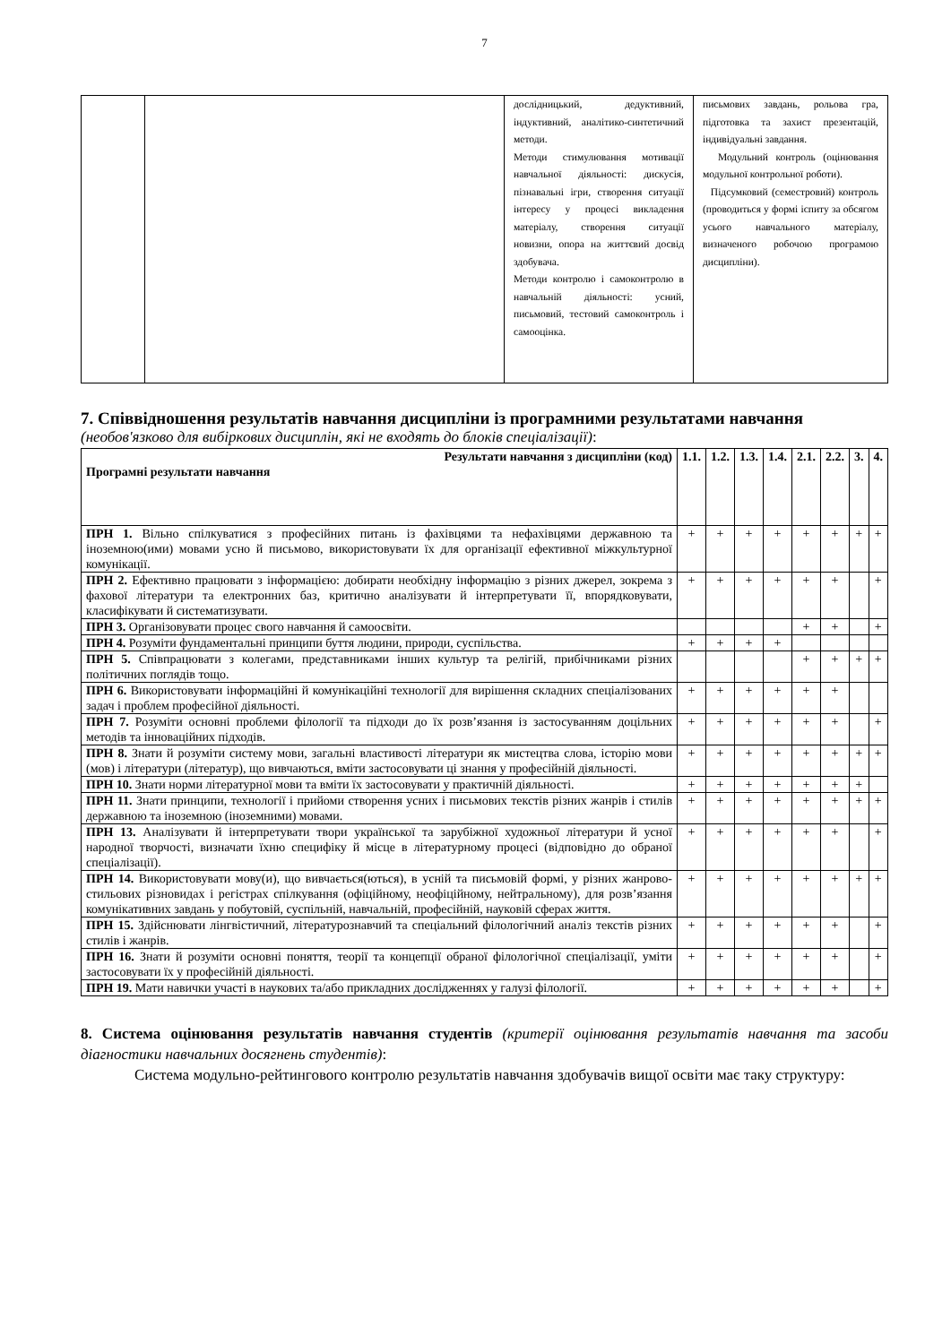7
| | | дослідницький, дедуктивний, індуктивний, аналітико-синтетичний методи. Методи стимулювання мотивації навчальної діяльності: дискусія, пізнавальні ігри, створення ситуації інтересу у процесі викладення матеріалу, створення ситуації новизни, опора на життєвий досвід здобувача. Методи контролю і самоконтролю в навчальній діяльності: усний, письмовий, тестовий самоконтроль і самооцінка. | письмових завдань, рольова гра, підготовка та захист презентацій, індивідуальні завдання. Модульний контроль (оцінювання модульної контрольної роботи). Підсумковий (семестровий) контроль (проводиться у формі іспиту за обсягом усього навчального матеріалу, визначеного робочою програмою дисципліни). |
7. Співвідношення результатів навчання дисципліни із програмними результатами навчання
(необов'язково для вибіркових дисциплін, які не входять до блоків спеціалізації):
| Результати навчання з дисципліни (код) Програмні результати навчання | 1.1. | 1.2. | 1.3. | 1.4. | 2.1. | 2.2. | 3. | 4. |
| --- | --- | --- | --- | --- | --- | --- | --- | --- |
| ПРН 1. Вільно спілкуватися з професійних питань із фахівцями та нефахівцями державною та іноземною(ими) мовами усно й письмово, використовувати їх для організації ефективної міжкультурної комунікації. | + | + | + | + | + | + | + | + |
| ПРН 2. Ефективно працювати з інформацією: добирати необхідну інформацію з різних джерел, зокрема з фахової літератури та електронних баз, критично аналізувати й інтерпретувати її, впорядковувати, класифікувати й систематизувати. | + | + | + | + | + | + | | + |
| ПРН 3. Організовувати процес свого навчання й самоосвіти. | | | | | + | + | | + |
| ПРН 4. Розуміти фундаментальні принципи буття людини, природи, суспільства. | + | + | + | + | | | | |
| ПРН 5. Співпрацювати з колегами, представниками інших культур та релігій, прибічниками різних політичних поглядів тощо. | | | | | + | + | + | + |
| ПРН 6. Використовувати інформаційні й комунікаційні технології для вирішення складних спеціалізованих задач і проблем професійної діяльності. | + | + | + | + | + | + | | |
| ПРН 7. Розуміти основні проблеми філології та підходи до їх розв’язання із застосуванням доцільних методів та інноваційних підходів. | + | + | + | + | + | + | | + |
| ПРН 8. Знати й розуміти систему мови, загальні властивості літератури як мистецтва слова, історію мови (мов) і літератури (літератур), що вивчаються, вміти застосовувати ці знання у професійній діяльності. | + | + | + | + | + | + | + | + |
| ПРН 10. Знати норми літературної мови та вміти їх застосовувати у практичній діяльності. | + | + | + | + | + | + | + | |
| ПРН 11. Знати принципи, технології і прийоми створення усних і письмових текстів різних жанрів і стилів державною та іноземною (іноземними) мовами. | + | + | + | + | + | + | + | + |
| ПРН 13. Аналізувати й інтерпретувати твори української та зарубіжної художньої літератури й усної народної творчості, визначати їхню специфіку й місце в літературному процесі (відповідно до обраної спеціалізації). | + | + | + | + | + | + | | + |
| ПРН 14. Використовувати мову(и), що вивчається(ються), в усній та письмовій формі, у різних жанрово-стильових різновидах і регістрах спілкування (офіційному, неофіційному, нейтральному), для розв’язання комунікативних завдань у побутовій, суспільній, навчальній, професійній, науковій сферах життя. | + | + | + | + | + | + | + | + |
| ПРН 15. Здійснювати лінгвістичний, літературознавчий та спеціальний філологічний аналіз текстів різних стилів і жанрів. | + | + | + | + | + | + | | + |
| ПРН 16. Знати й розуміти основні поняття, теорії та концепції обраної філологічної спеціалізації, уміти застосовувати їх у професійній діяльності. | + | + | + | + | + | + | | + |
| ПРН 19. Мати навички участі в наукових та/або прикладних дослідженнях у галузі філології. | + | + | + | + | + | + | | + |
8. Система оцінювання результатів навчання студентів (критерії оцінювання результатів навчання та засоби діагностики навчальних досягнень студентів):
Система модульно-рейтингового контролю результатів навчання здобувачів вищої освіти має таку структуру: